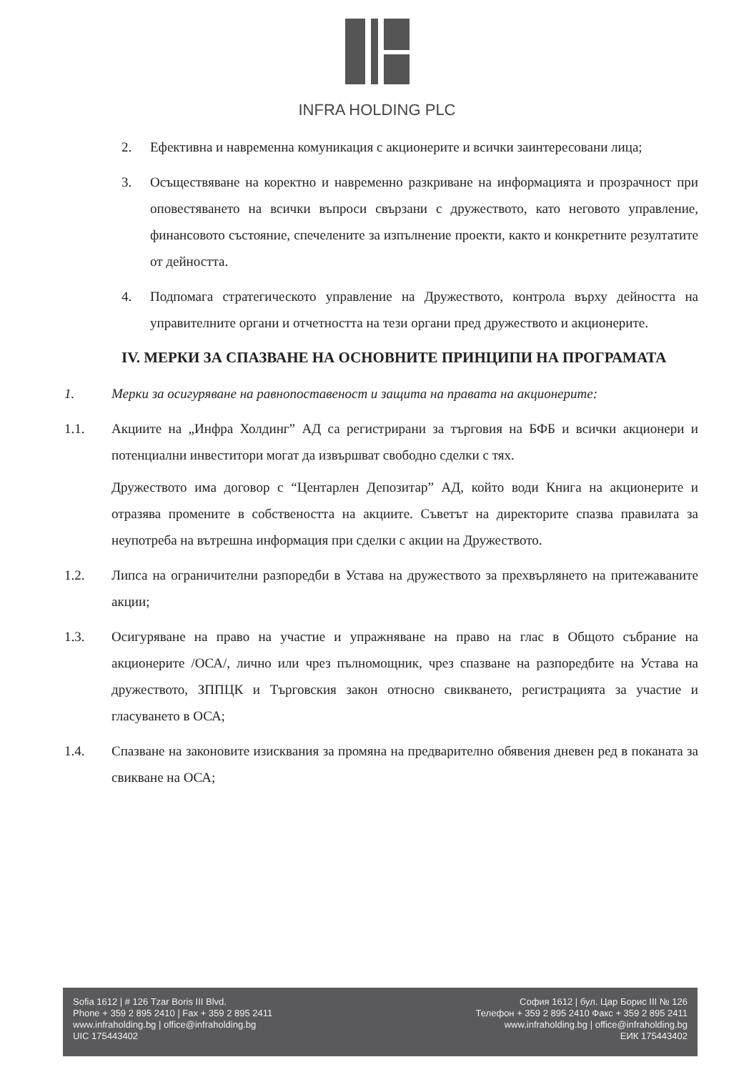INFRA HOLDING PLC
2. Ефективна и навременна комуникация с акционерите и всички заинтересовани лица;
3. Осъществяване на коректно и навременно разкриване на информацията и прозрачност при оповестяването на всички въпроси свързани с дружеството, като неговото управление, финансовото състояние, спечелените за изпълнение проекти, както и конкретните резултатите от дейността.
4. Подпомага стратегическото управление на Дружеството, контрола върху дейността на управителните органи и отчетността на тези органи пред дружеството и акционерите.
IV. МЕРКИ ЗА СПАЗВАНЕ НА ОСНОВНИТЕ ПРИНЦИПИ НА ПРОГРАМАТА
1. Мерки за осигуряване на равнопоставеност и защита на правата на акционерите:
1.1. Акциите на „Инфра Холдинг” АД са регистрирани за търговия на БФБ и всички акционери и потенциални инвеститори могат да извършват свободно сделки с тях.
Дружеството има договор с “Центарлен Депозитар” АД, който води Книга на акционерите и отразява промените в собствеността на акциите. Съветът на директорите спазва правилата за неупотреба на вътрешна информация при сделки с акции на Дружеството.
1.2. Липса на ограничителни разпоредби в Устава на дружеството за прехвърлянето на притежаваните акции;
1.3. Осигуряване на право на участие и упражняване на право на глас в Общото събрание на акционерите /ОСА/, лично или чрез пълномощник, чрез спазване на разпоредбите на Устава на дружеството, ЗППЦК и Търговския закон относно свикването, регистрацията за участие и гласуването в ОСА;
1.4. Спазване на законовите изисквания за промяна на предварително обявения дневен ред в поканата за свикване на ОСА;
Sofia 1612 | # 126 Tzar Boris III Blvd.
Phone + 359 2 895 2410 | Fax + 359 2 895 2411
www.infraholding.bg | office@infraholding.bg
UIC 175443402
София 1612 | бул. Цар Борис III № 126
Телефон + 359 2 895 2410 Факс + 359 2 895 2411
www.infraholding.bg | office@infraholding.bg
ЕИК 175443402